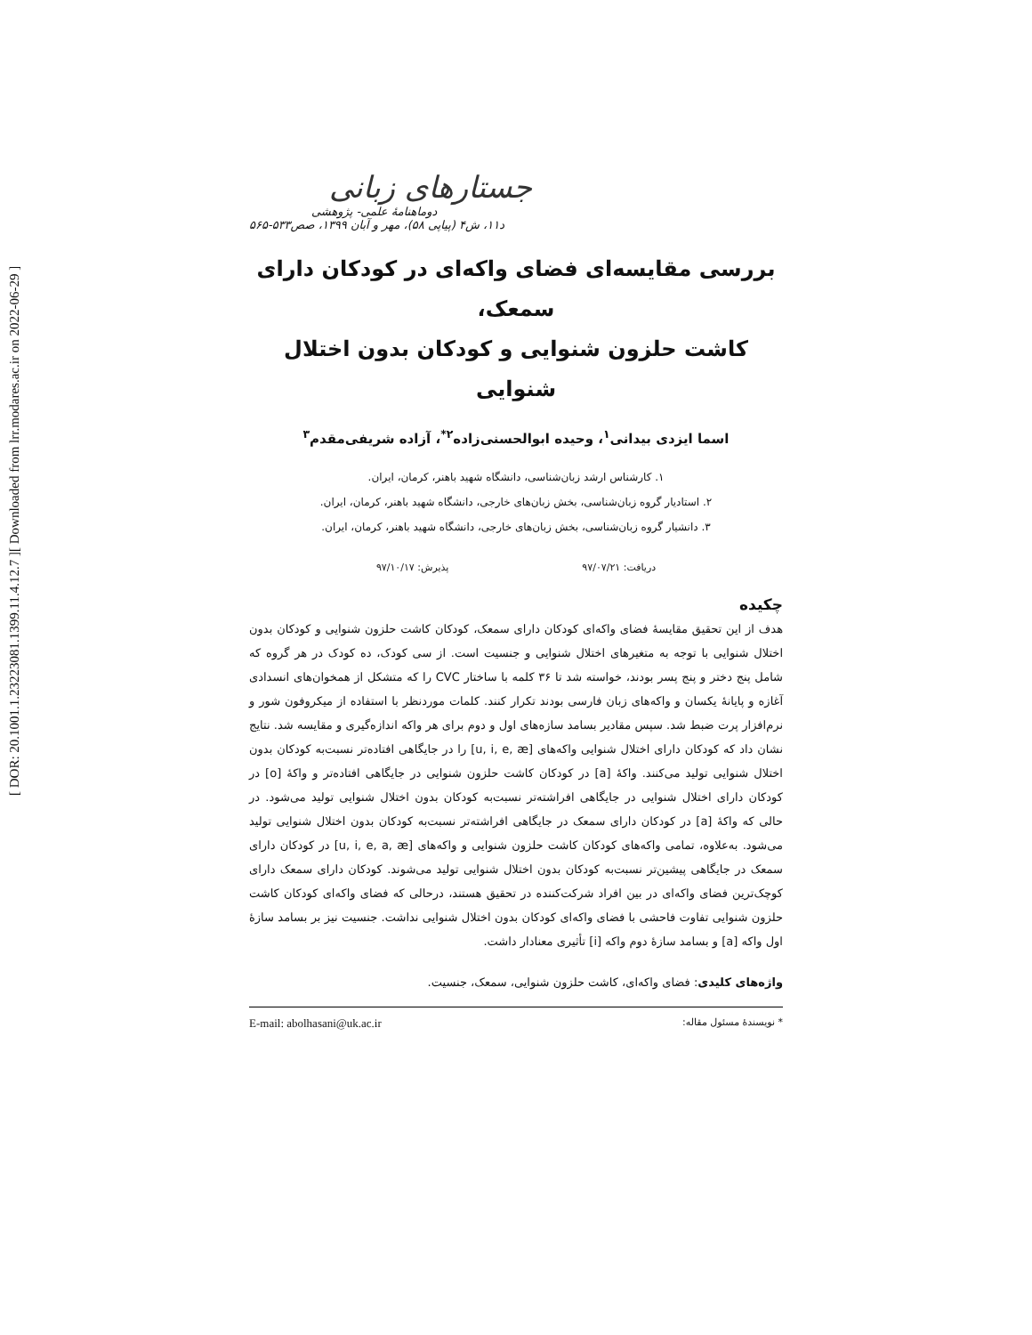[ DOR: 20.1001.1.23223081.1399.11.4.12.7 ]
[ Downloaded from lrr.modares.ac.ir on 2022-06-29 ]
جستارهای زبانی
دوماهنامهٔ علمی- پژوهشی
د۱۱، ش۴ (پیاپی ۵۸)، مهر و آبان ۱۳۹۹، صص۵۳۳-۵۶۵
بررسی مقایسه‌ای فضای واکه‌ای در کودکان دارای سمعک،
کاشت حلزون شنوایی و کودکان بدون اختلال شنوایی
اسما ایزدی بیدانی<sup>۱</sup>، وحیده ابوالحسنی‌زاده<sup>۲*</sup>، آزاده شریفی‌مقدم<sup>۳</sup>
۱. کارشناس ارشد زبان‌شناسی، دانشگاه شهید باهنر، کرمان، ایران.
۲. استادیار گروه زبان‌شناسی، بخش زبان‌های خارجی، دانشگاه شهید باهنر، کرمان، ایران.
۳. دانشیار گروه زبان‌شناسی، بخش زبان‌های خارجی، دانشگاه شهید باهنر، کرمان، ایران.
دریافت: ۹۷/۰۷/۲۱ پذیرش: ۹۷/۱۰/۱۷
چکیده
هدف از این تحقیق مقایسهٔ فضای واکه‌ای کودکان دارای سمعک، کودکان کاشت حلزون شنوایی و کودکان بدون اختلال شنوایی با توجه به متغیرهای اختلال شنوایی و جنسیت است. از سی کودک، ده کودک در هر گروه که شامل پنج دختر و پنج پسر بودند، خواسته شد تا ۳۶ کلمه با ساختار CVC را که متشکل از همخوان‌های انسدادی آغازه و پایانهٔ یکسان و واکه‌های زبان فارسی بودند تکرار کنند. کلمات موردنظر با استفاده از میکروفون شور و نرم‌افزار پرت ضبط شد. سپس مقادیر بسامد سازه‌های اول و دوم برای هر واکه اندازه‌گیری و مقایسه شد. نتایج نشان داد که کودکان دارای اختلال شنوایی واکه‌های [u, i, e, æ] را در جایگاهی افتاده‌تر نسبت‌به کودکان بدون اختلال شنوایی تولید می‌کنند. واکهٔ [a] در کودکان کاشت حلزون شنوایی در جایگاهی افتاده‌تر و واکهٔ [o] در کودکان دارای اختلال شنوایی در جایگاهی افراشته‌تر نسبت‌به کودکان بدون اختلال شنوایی تولید می‌شود. در حالی که واکهٔ [a] در کودکان دارای سمعک در جایگاهی افراشته‌تر نسبت‌به کودکان بدون اختلال شنوایی تولید می‌شود. به‌علاوه، تمامی واکه‌های کودکان کاشت حلزون شنوایی و واکه‌های [u, i, e, a, æ] در کودکان دارای سمعک در جایگاهی پیشین‌تر نسبت‌به کودکان بدون اختلال شنوایی تولید می‌شوند. کودکان دارای سمعک دارای کوچک‌ترین فضای واکه‌ای در بین افراد شرکت‌کننده در تحقیق هستند، درحالی که فضای واکه‌ای کودکان کاشت حلزون شنوایی تفاوت فاحشی با فضای واکه‌ای کودکان بدون اختلال شنوایی نداشت. جنسیت نیز بر بسامد سازهٔ اول واکه [a] و بسامد سازهٔ دوم واکه [i] تأثیری معنادار داشت.
واژه‌های کلیدی: فضای واکه‌ای، کاشت حلزون شنوایی، سمعک، جنسیت.
* نویسندهٔ مسئول مقاله: E-mail: abolhasani@uk.ac.ir